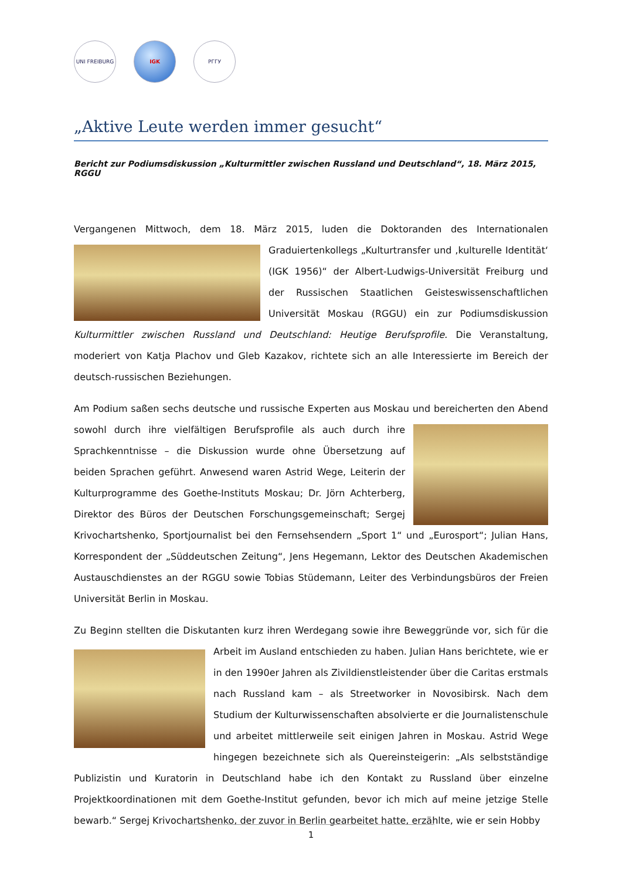UNI FREIBURG IGK РГГУ
„Aktive Leute werden immer gesucht“
Bericht zur Podiumsdiskussion „Kulturmittler zwischen Russland und Deutschland“, 18. März 2015, RGGU
Vergangenen Mittwoch, dem 18. März 2015, luden die Doktoranden des Internationalen Graduiertenkollegs „Kulturtransfer und ‚kulturelle Identität‘ (IGK 1956)“ der Albert-Ludwigs-Universität Freiburg und der Russischen Staatlichen Geisteswissenschaftlichen Universität Moskau (RGGU) ein zur Podiumsdiskussion Kulturmittler zwischen Russland und Deutschland: Heutige Berufsprofile. Die Veranstaltung, moderiert von Katja Plachov und Gleb Kazakov, richtete sich an alle Interessierte im Bereich der deutsch-russischen Beziehungen.
Am Podium saßen sechs deutsche und russische Experten aus Moskau und bereicherten den Abend sowohl durch ihre vielfältigen Berufsprofile als auch durch ihre Sprachkenntnisse – die Diskussion wurde ohne Übersetzung auf beiden Sprachen geführt. Anwesend waren Astrid Wege, Leiterin der Kulturprogramme des Goethe-Instituts Moskau; Dr. Jörn Achterberg, Direktor des Büros der Deutschen Forschungsgemeinschaft; Sergej Krivochartshenko, Sportjournalist bei den Fernsehsendern „Sport 1“ und „Eurosport“; Julian Hans, Korrespondent der „Süddeutschen Zeitung“, Jens Hegemann, Lektor des Deutschen Akademischen Austauschdienstes an der RGGU sowie Tobias Stüdemann, Leiter des Verbindungsbüros der Freien Universität Berlin in Moskau.
Zu Beginn stellten die Diskutanten kurz ihren Werdegang sowie ihre Beweggründe vor, sich für die Arbeit im Ausland entschieden zu haben. Julian Hans berichtete, wie er in den 1990er Jahren als Zivildienstleistender über die Caritas erstmals nach Russland kam – als Streetworker in Novosibirsk. Nach dem Studium der Kulturwissenschaften absolvierte er die Journalistenschule und arbeitet mittlerweile seit einigen Jahren in Moskau. Astrid Wege hingegen bezeichnete sich als Quereinsteigerin: „Als selbstständige Publizistin und Kuratorin in Deutschland habe ich den Kontakt zu Russland über einzelne Projektkoordinationen mit dem Goethe-Institut gefunden, bevor ich mich auf meine jetzige Stelle bewarb.“ Sergej Krivochartshenko, der zuvor in Berlin gearbeitet hatte, erzählte, wie er sein Hobby
1